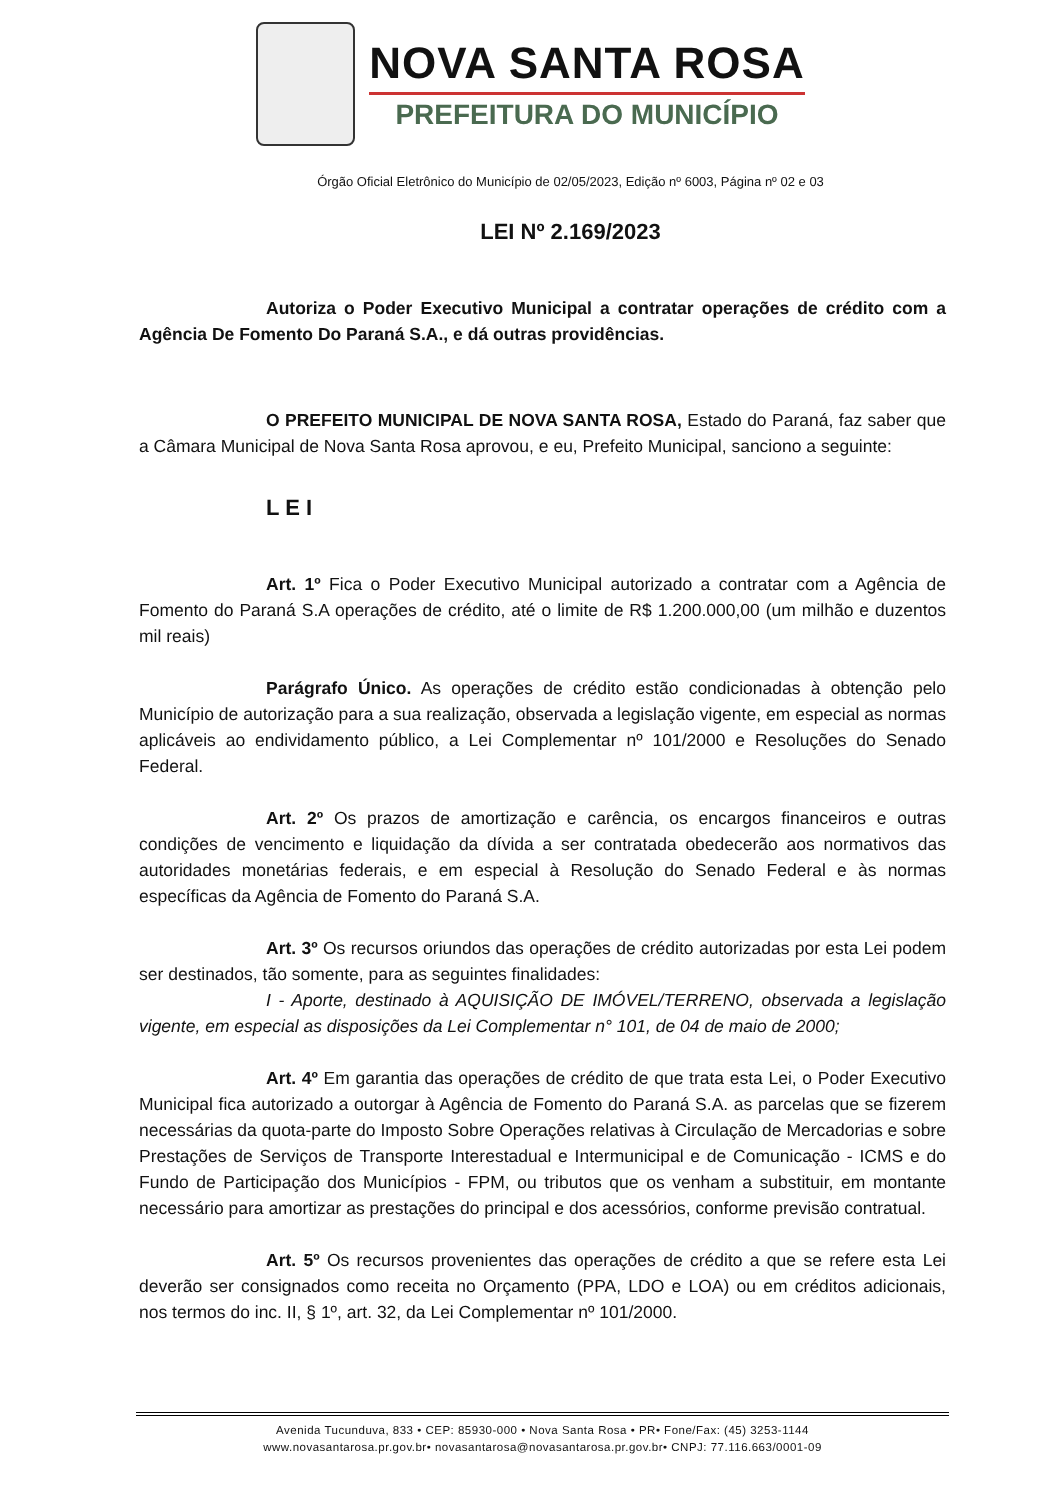NOVA SANTA ROSA
PREFEITURA DO MUNICÍPIO
Órgão Oficial Eletrônico do Município de 02/05/2023, Edição nº 6003, Página nº 02 e 03
LEI Nº 2.169/2023
Autoriza o Poder Executivo Municipal a contratar operações de crédito com a Agência De Fomento Do Paraná S.A., e dá outras providências.
O PREFEITO MUNICIPAL DE NOVA SANTA ROSA, Estado do Paraná, faz saber que a Câmara Municipal de Nova Santa Rosa aprovou, e eu, Prefeito Municipal, sanciono a seguinte:
L E I
Art. 1º Fica o Poder Executivo Municipal autorizado a contratar com a Agência de Fomento do Paraná S.A operações de crédito, até o limite de R$ 1.200.000,00 (um milhão e duzentos mil reais)
Parágrafo Único. As operações de crédito estão condicionadas à obtenção pelo Município de autorização para a sua realização, observada a legislação vigente, em especial as normas aplicáveis ao endividamento público, a Lei Complementar nº 101/2000 e Resoluções do Senado Federal.
Art. 2º Os prazos de amortização e carência, os encargos financeiros e outras condições de vencimento e liquidação da dívida a ser contratada obedecerão aos normativos das autoridades monetárias federais, e em especial à Resolução do Senado Federal e às normas específicas da Agência de Fomento do Paraná S.A.
Art. 3º Os recursos oriundos das operações de crédito autorizadas por esta Lei podem ser destinados, tão somente, para as seguintes finalidades:
I - Aporte, destinado à AQUISIÇÃO DE IMÓVEL/TERRENO, observada a legislação vigente, em especial as disposições da Lei Complementar n° 101, de 04 de maio de 2000;
Art. 4º Em garantia das operações de crédito de que trata esta Lei, o Poder Executivo Municipal fica autorizado a outorgar à Agência de Fomento do Paraná S.A. as parcelas que se fizerem necessárias da quota-parte do Imposto Sobre Operações relativas à Circulação de Mercadorias e sobre Prestações de Serviços de Transporte Interestadual e Intermunicipal e de Comunicação - ICMS e do Fundo de Participação dos Municípios - FPM, ou tributos que os venham a substituir, em montante necessário para amortizar as prestações do principal e dos acessórios, conforme previsão contratual.
Art. 5º Os recursos provenientes das operações de crédito a que se refere esta Lei deverão ser consignados como receita no Orçamento (PPA, LDO e LOA) ou em créditos adicionais, nos termos do inc. II, § 1º, art. 32, da Lei Complementar nº 101/2000.
Avenida Tucunduva, 833 • CEP: 85930-000 • Nova Santa Rosa • PR• Fone/Fax: (45) 3253-1144
www.novasantarosa.pr.gov.br• novasantarosa@novasantarosa.pr.gov.br• CNPJ: 77.116.663/0001-09